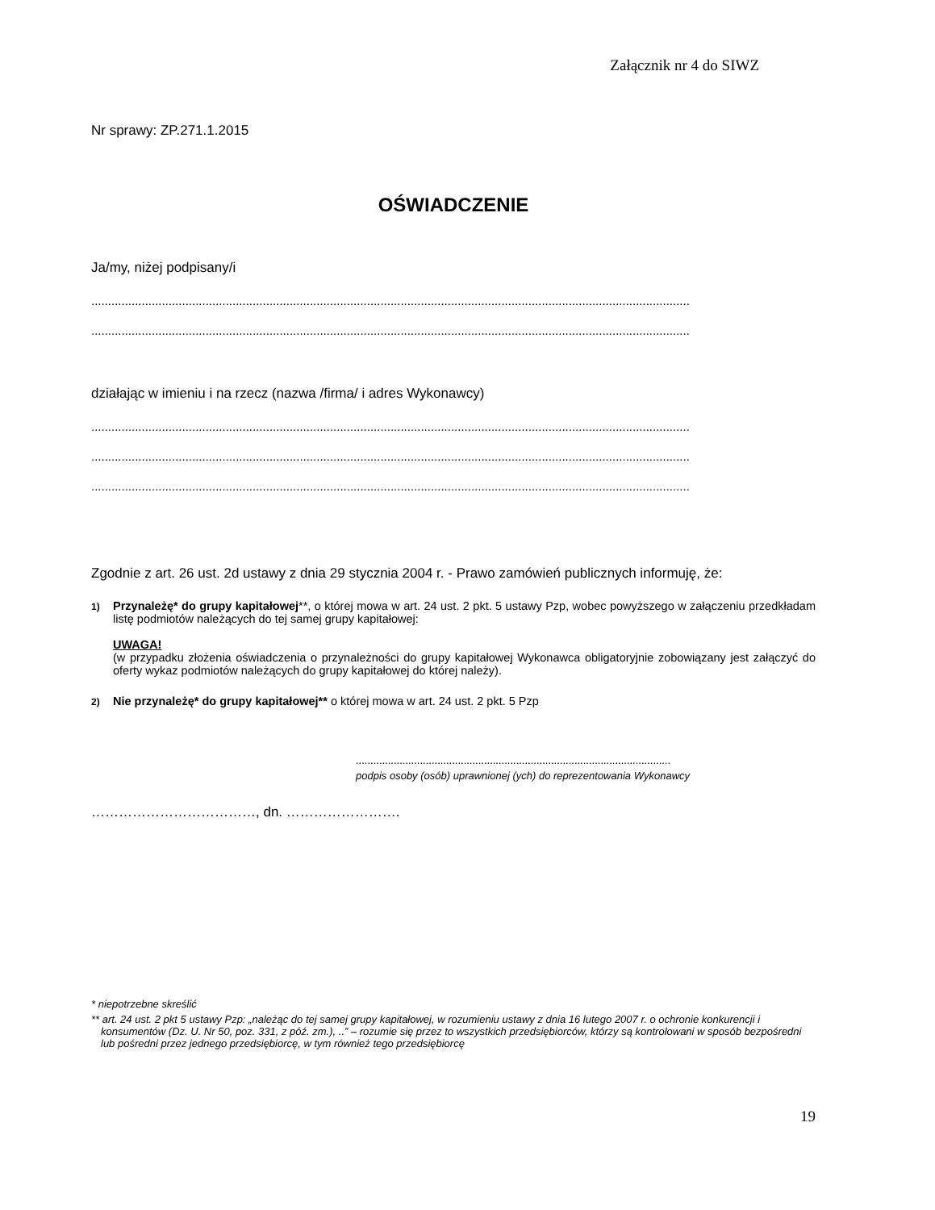Załącznik nr 4 do SIWZ
Nr sprawy: ZP.271.1.2015
OŚWIADCZENIE
Ja/my, niżej podpisany/i
..................................................................................................................................................................................
..................................................................................................................................................................................
działając w imieniu i na rzecz (nazwa /firma/ i adres Wykonawcy)
..................................................................................................................................................................................
..................................................................................................................................................................................
..................................................................................................................................................................................
Zgodnie z art. 26 ust. 2d ustawy z dnia 29 stycznia 2004 r. - Prawo zamówień publicznych informuję, że:
1)
Przynależę* do grupy kapitałowej**, o której mowa w art. 24 ust. 2 pkt. 5 ustawy Pzp, wobec powyższego w załączeniu przedkładam listę podmiotów należących do tej samej grupy kapitałowej:
UWAGA!
(w przypadku złożenia oświadczenia o przynależności do grupy kapitałowej Wykonawca obligatoryjnie zobowiązany jest załączyć do oferty wykaz podmiotów należących do grupy kapitałowej do której należy).
2)
Nie przynależę* do grupy kapitałowej** o której mowa w art. 24 ust. 2 pkt. 5 Pzp
............................................................................................................
podpis osoby (osób) uprawnionej (ych) do reprezentowania Wykonawcy
………………………………, dn. …………………….
* niepotrzebne skreślić
** art. 24 ust. 2 pkt 5 ustawy Pzp: „należąc do tej samej grupy kapitałowej, w rozumieniu ustawy z dnia 16 lutego 2007 r. o ochronie konkurencji i konsumentów (Dz. U. Nr 50, poz. 331, z póź. zm.), ..” – rozumie się przez to wszystkich przedsiębiorców, którzy są kontrolowani w sposób bezpośredni lub pośredni przez jednego przedsiębiorcę, w tym również tego przedsiębiorcę
19